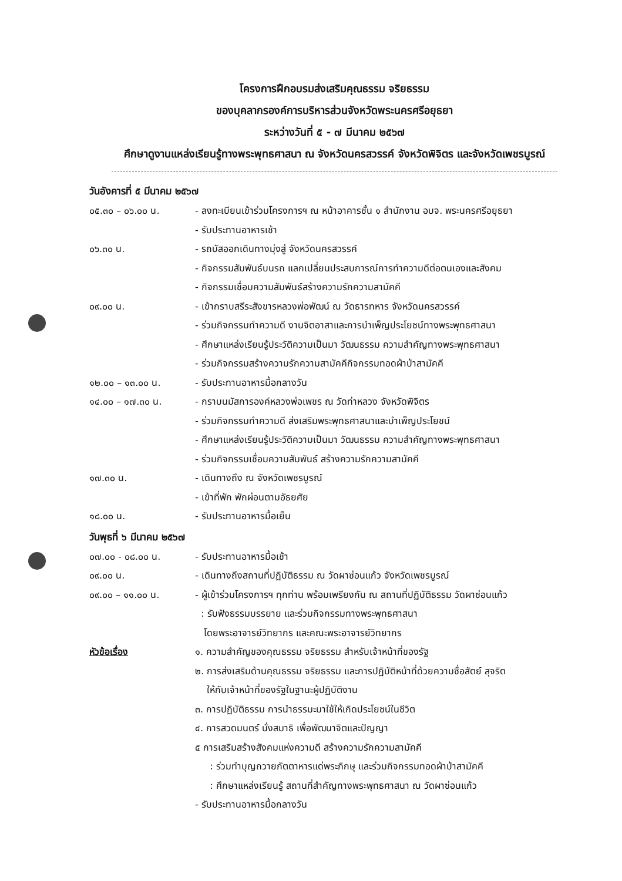โครงการฝึกอบรมส่งเสริมคุณธรรม จริยธรรม
ของบุคลากรองค์การบริหารส่วนจังหวัดพระนครศรีอยุธยา
ระหว่างวันที่ ๕ - ๗ มีนาคม ๒๕๖๗
ศึกษาดูงานแหล่งเรียนรู้ทางพระพุทธศาสนา ณ จังหวัดนครสวรรค์ จังหวัดพิจิตร และจังหวัดเพชรบูรณ์
วันอังคารที่ ๕ มีนาคม ๒๕๖๗
๐๕.๓๐ – ๐๖.๐๐ น. - ลงทะเบียนเข้าร่วมโครงการฯ ณ หน้าอาคารชั้น ๑ สำนักงาน อบจ. พระนครศรีอยุธยา
- รับประทานอาหารเช้า
๐๖.๓๐ น. - รถบัสออกเดินทางมุ่งสู่ จังหวัดนครสวรรค์
- กิจกรรมสัมพันธ์บนรถ แลกเปลี่ยนประสบการณ์การทำความดีต่อตนเองและสังคม
- กิจกรรมเชื่อมความสัมพันธ์สร้างความรักความสามัคคี
๐๙.๐๐ น. - เข้ากราบสรีระสังขารหลวงพ่อพัฒน์ ณ วัดธารทหาร จังหวัดนครสวรรค์
- ร่วมกิจกรรมทำความดี งานจิตอาสาและการบำเพ็ญประโยชน์ทางพระพุทธศาสนา
- ศึกษาแหล่งเรียนรู้ประวัติความเป็นมา วัฒนธรรม ความสำคัญทางพระพุทธศาสนา
- ร่วมกิจกรรมสร้างความรักความสามัคคีกิจกรรมทอดผ้าป่าสามัคคี
๑๒.๐๐ – ๑๓.๐๐ น. - รับประทานอาหารมื้อกลางวัน
๑๔.๐๐ – ๑๗.๓๐ น. - กราบนมัสการองค์หลวงพ่อเพชร ณ วัดท่าหลวง จังหวัดพิจิตร
- ร่วมกิจกรรมทำความดี ส่งเสริมพระพุทธศาสนาและบำเพ็ญประโยชน์
- ศึกษาแหล่งเรียนรู้ประวัติความเป็นมา วัฒนธรรม ความสำคัญทางพระพุทธศาสนา
- ร่วมกิจกรรมเชื่อมความสัมพันธ์ สร้างความรักความสามัคคี
๑๗.๓๐ น. - เดินทางถึง ณ จังหวัดเพชรบูรณ์
- เข้าที่พัก พักผ่อนตามอัธยศัย
๑๘.๐๐ น. - รับประทานอาหารมื้อเย็น
วันพุธที่ ๖ มีนาคม ๒๕๖๗
๐๗.๐๐ - ๐๘.๐๐ น. - รับประทานอาหารมื้อเช้า
๐๙.๐๐ น. - เดินทางถึงสถานที่ปฏิบัติธรรม ณ วัดผาซ่อนแก้ว จังหวัดเพชรบูรณ์
๐๙.๐๐ – ๑๑.๐๐ น. - ผู้เข้าร่วมโครงการฯ ทุกท่าน พร้อมเพรียงกัน ณ สถานที่ปฏิบัติธรรม วัดผาซ่อนแก้ว
: รับฟังธรรมบรรยาย และร่วมกิจกรรมทางพระพุทธศาสนา
โดยพระอาจารย์วิทยากร และคณะพระอาจารย์วิทยากร
หัวข้อเรื่อง ๑. ความสำคัญของคุณธรรม จริยธรรม สำหรับเจ้าหน้าที่ของรัฐ
๒. การส่งเสริมด้านคุณธรรม จริยธรรม และการปฏิบัติหน้าที่ด้วยความซื่อสัตย์ สุจริต
ให้กับเจ้าหน้าที่ของรัฐในฐานะผู้ปฏิบัติงาน
๓. การปฏิบัติธรรม การนำธรรมะมาใช้ให้เกิดประโยชน์ในชีวิต
๔. การสวดมนตร์ นั่งสมาธิ เพื่อพัฒนาจิตและปัญญา
๕ การเสริมสร้างสังคมแห่งความดี สร้างความรักความสามัคคี
: ร่วมทำบุญถวายภัตตาหารแด่พระภิกษุ และร่วมกิจกรรมทอดผ้าป่าสามัคคี
: ศึกษาแหล่งเรียนรู้ สถานที่สำคัญทางพระพุทธศาสนา ณ วัดผาซ่อนแก้ว
- รับประทานอาหารมื้อกลางวัน